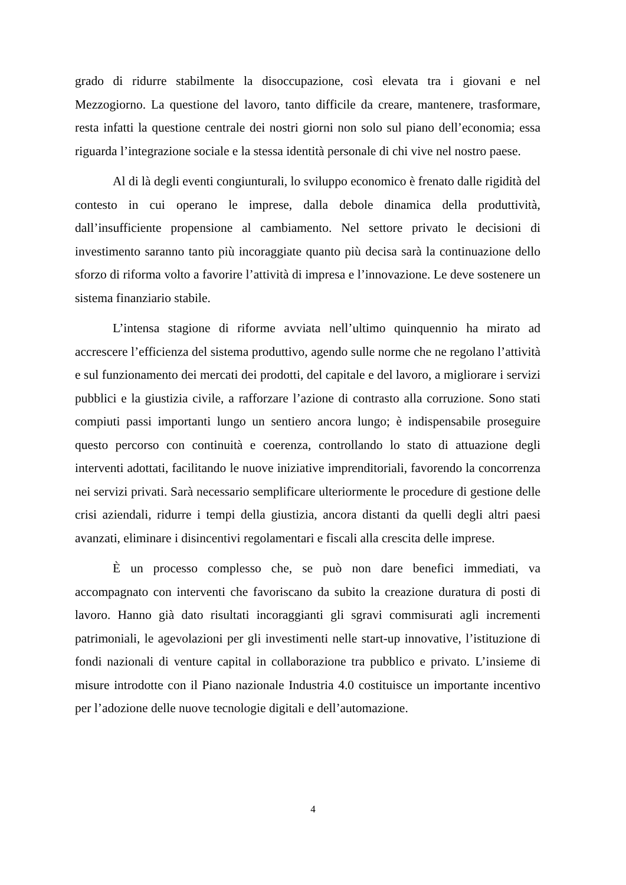grado di ridurre stabilmente la disoccupazione, così elevata tra i giovani e nel Mezzogiorno. La questione del lavoro, tanto difficile da creare, mantenere, trasformare, resta infatti la questione centrale dei nostri giorni non solo sul piano dell’economia; essa riguarda l’integrazione sociale e la stessa identità personale di chi vive nel nostro paese.
Al di là degli eventi congiunturali, lo sviluppo economico è frenato dalle rigidità del contesto in cui operano le imprese, dalla debole dinamica della produttività, dall’insufficiente propensione al cambiamento. Nel settore privato le decisioni di investimento saranno tanto più incoraggiate quanto più decisa sarà la continuazione dello sforzo di riforma volto a favorire l’attività di impresa e l’innovazione. Le deve sostenere un sistema finanziario stabile.
L’intensa stagione di riforme avviata nell’ultimo quinquennio ha mirato ad accrescere l’efficienza del sistema produttivo, agendo sulle norme che ne regolano l’attività e sul funzionamento dei mercati dei prodotti, del capitale e del lavoro, a migliorare i servizi pubblici e la giustizia civile, a rafforzare l’azione di contrasto alla corruzione. Sono stati compiuti passi importanti lungo un sentiero ancora lungo; è indispensabile proseguire questo percorso con continuità e coerenza, controllando lo stato di attuazione degli interventi adottati, facilitando le nuove iniziative imprenditoriali, favorendo la concorrenza nei servizi privati. Sarà necessario semplificare ulteriormente le procedure di gestione delle crisi aziendali, ridurre i tempi della giustizia, ancora distanti da quelli degli altri paesi avanzati, eliminare i disincentivi regolamentari e fiscali alla crescita delle imprese.
È un processo complesso che, se può non dare benefici immediati, va accompagnato con interventi che favoriscano da subito la creazione duratura di posti di lavoro. Hanno già dato risultati incoraggianti gli sgravi commisurati agli incrementi patrimoniali, le agevolazioni per gli investimenti nelle start-up innovative, l’istituzione di fondi nazionali di venture capital in collaborazione tra pubblico e privato. L’insieme di misure introdotte con il Piano nazionale Industria 4.0 costituisce un importante incentivo per l’adozione delle nuove tecnologie digitali e dell’automazione.
4